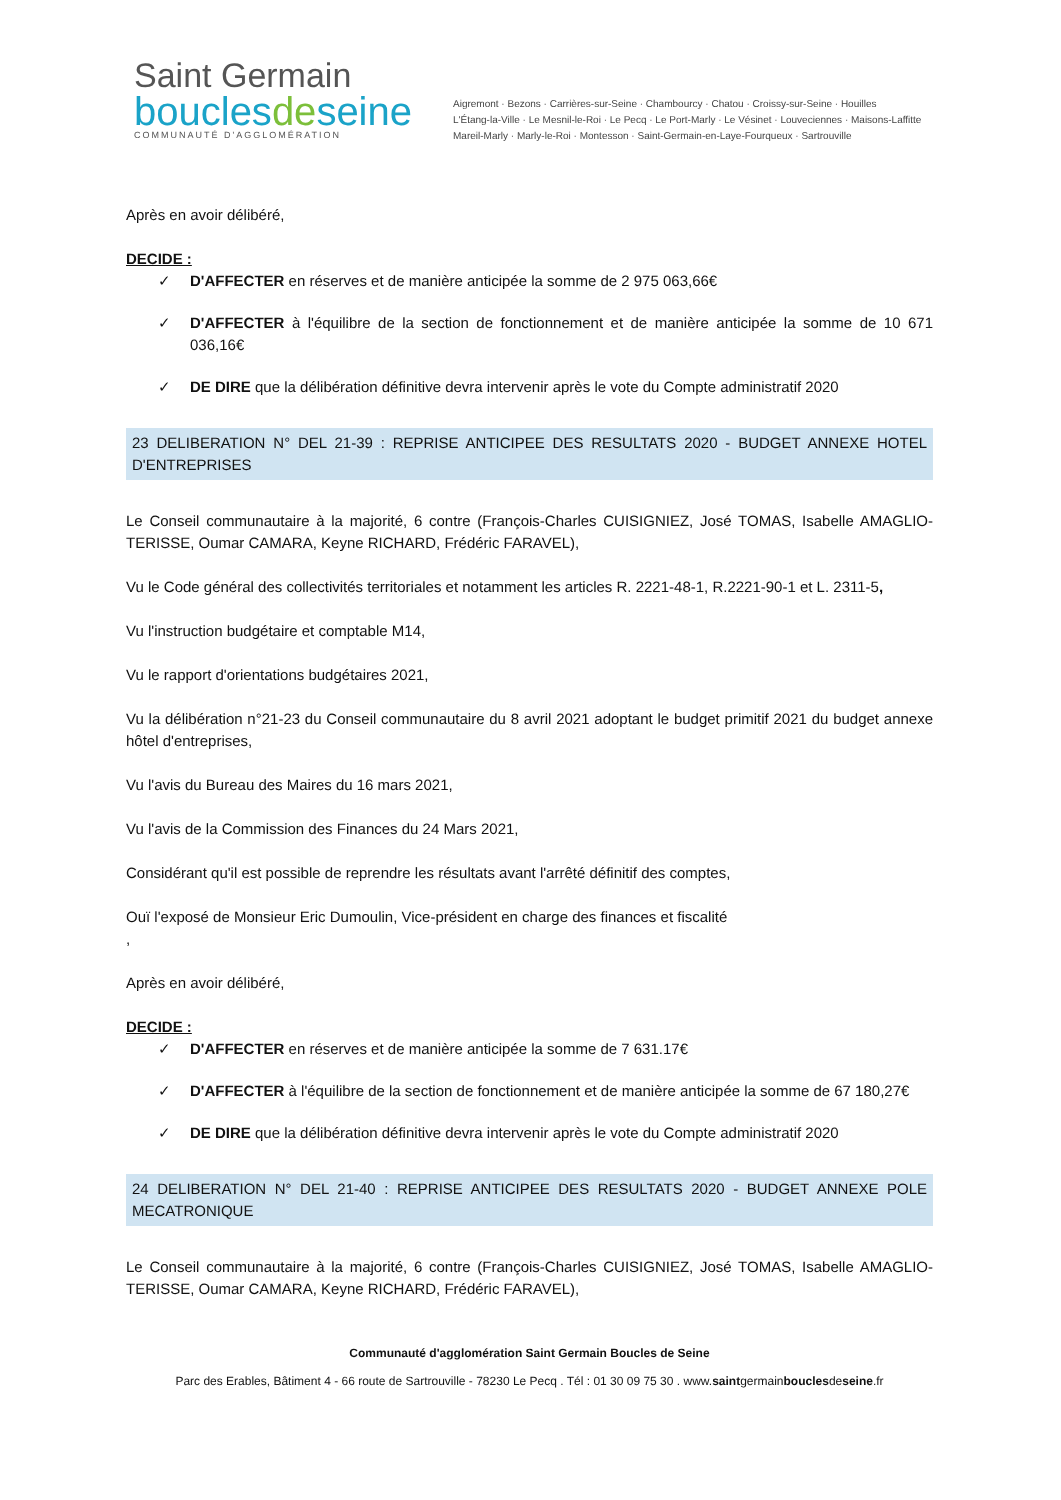Saint Germain
bouclesdeseine
COMMUNAUTÉ D'AGGLOMÉRATION
Aigremont · Bezons · Carrières-sur-Seine · Chambourcy · Chatou · Croissy-sur-Seine · Houilles
L'Étang-la-Ville · Le Mesnil-le-Roi · Le Pecq · Le Port-Marly · Le Vésinet · Louveciennes · Maisons-Laffitte
Mareil-Marly · Marly-le-Roi · Montesson · Saint-Germain-en-Laye-Fourqueux · Sartrouville
Après en avoir délibéré,
DECIDE :
✓ D'AFFECTER en réserves et de manière anticipée la somme de 2 975 063,66€
✓ D'AFFECTER à l'équilibre de la section de fonctionnement et de manière anticipée la somme de 10 671 036,16€
✓ DE DIRE que la délibération définitive devra intervenir après le vote du Compte administratif 2020
23 DELIBERATION N° DEL 21-39 : REPRISE ANTICIPEE DES RESULTATS 2020 - BUDGET ANNEXE HOTEL D'ENTREPRISES
Le Conseil communautaire à la majorité, 6 contre (François-Charles CUISIGNIEZ, José TOMAS, Isabelle AMAGLIO-TERISSE, Oumar CAMARA, Keyne RICHARD, Frédéric FARAVEL),
Vu le Code général des collectivités territoriales et notamment les articles R. 2221-48-1, R.2221-90-1 et L. 2311-5,
Vu l'instruction budgétaire et comptable M14,
Vu le rapport d'orientations budgétaires 2021,
Vu la délibération n°21-23 du Conseil communautaire du 8 avril 2021 adoptant le budget primitif 2021 du budget annexe hôtel d'entreprises,
Vu l'avis du Bureau des Maires du 16 mars 2021,
Vu l'avis de la Commission des Finances du 24 Mars 2021,
Considérant qu'il est possible de reprendre les résultats avant l'arrêté définitif des comptes,
Ouï l'exposé de Monsieur Eric Dumoulin, Vice-président en charge des finances et fiscalité
,
Après en avoir délibéré,
DECIDE :
✓ D'AFFECTER en réserves et de manière anticipée la somme de 7 631.17€
✓ D'AFFECTER à l'équilibre de la section de fonctionnement et de manière anticipée la somme de 67 180,27€
✓ DE DIRE que la délibération définitive devra intervenir après le vote du Compte administratif 2020
24 DELIBERATION N° DEL 21-40 : REPRISE ANTICIPEE DES RESULTATS 2020 - BUDGET ANNEXE POLE MECATRONIQUE
Le Conseil communautaire à la majorité, 6 contre (François-Charles CUISIGNIEZ, José TOMAS, Isabelle AMAGLIO-TERISSE, Oumar CAMARA, Keyne RICHARD, Frédéric FARAVEL),
Communauté d'agglomération Saint Germain Boucles de Seine
Parc des Erables, Bâtiment 4 - 66 route de Sartrouville - 78230 Le Pecq . Tél : 01 30 09 75 30 . www.saintgermainbouclesdeseine.fr